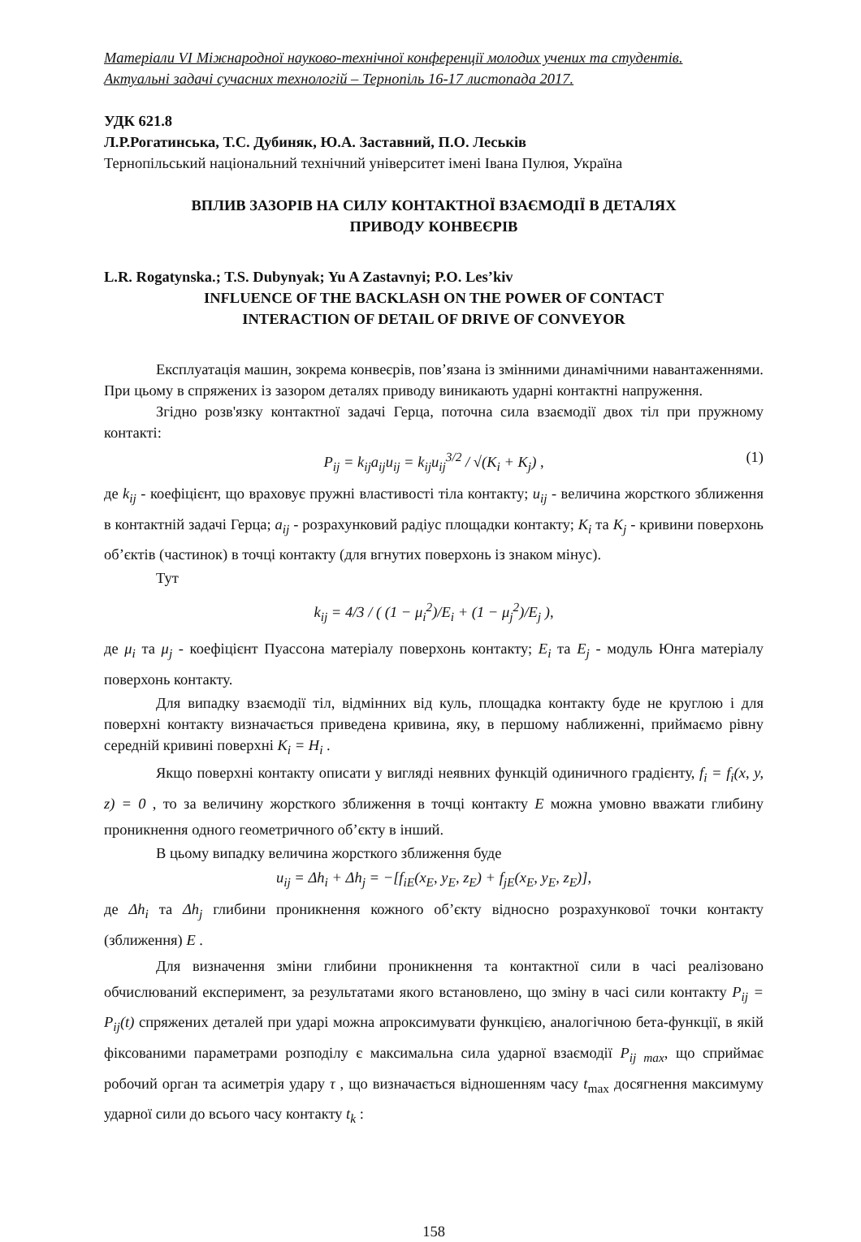Матеріали VI Міжнародної науково-технічної конференції молодих учених та студентів.
Актуальні задачі сучасних технологій – Тернопіль 16-17 листопада 2017.
УДК 621.8
Л.Р.Рогатинська, Т.С. Дубиняк, Ю.А. Заставний, П.О. Леськів
Тернопільський національний технічний університет імені Івана Пулюя, Україна
ВПЛИВ ЗАЗОРІВ НА СИЛУ КОНТАКТНОЇ ВЗАЄМОДІЇ В ДЕТАЛЯХ
ПРИВОДУ КОНВЕЄРІВ
L.R. Rogatynska.; T.S. Dubynyak; Yu A Zastavnyi; P.O. Les’kiv
INFLUENCE OF THE BACKLASH ON THE POWER OF CONTACT
INTERACTION OF DETAIL OF DRIVE OF CONVEYOR
Експлуатація машин, зокрема конвеєрів, пов’язана із змінними динамічними навантаженнями. При цьому в спряжених із зазором деталях приводу виникають ударні контактні напруження.
Згідно розв'язку контактної задачі Герца, поточна сила взаємодії двох тіл при пружному контакті:
P<sub>ij</sub> = k<sub>ij</sub>a<sub>ij</sub>u<sub>ij</sub> = k<sub>ij</sub>u<sub>ij</sub><sup>3/2</sup> / √(K<sub>i</sub> + K<sub>j</sub>) , (1)
де k<sub>ij</sub> - коефіцієнт, що враховує пружні властивості тіла контакту; u<sub>ij</sub> - величина жорсткого зближення в контактній задачі Герца; a<sub>ij</sub> - розрахунковий радіус площадки контакту; K<sub>i</sub> та K<sub>j</sub> - кривини поверхонь об’єктів (частинок) в точці контакту (для вгнутих поверхонь із знаком мінус).
Тут
k<sub>ij</sub> = 4/3 / ( (1 − μ<sub>i</sub><sup>2</sup>)/E<sub>i</sub> + (1 − μ<sub>j</sub><sup>2</sup>)/E<sub>j</sub> ),
де μ<sub>i</sub> та μ<sub>j</sub> - коефіцієнт Пуассона матеріалу поверхонь контакту; E<sub>i</sub> та E<sub>j</sub> - модуль Юнга матеріалу поверхонь контакту.
Для випадку взаємодії тіл, відмінних від куль, площадка контакту буде не круглою і для поверхні контакту визначається приведена кривина, яку, в першому наближенні, приймаємо рівну середній кривині поверхні K<sub>i</sub> = H<sub>i</sub> .
Якщо поверхні контакту описати у вигляді неявних функцій одиничного градієнту, f<sub>i</sub> = f<sub>i</sub>(x, y, z) = 0 , то за величину жорсткого зближення в точці контакту E можна умовно вважати глибину проникнення одного геометричного об’єкту в інший.
В цьому випадку величина жорсткого зближення буде
u<sub>ij</sub> = Δh<sub>i</sub> + Δh<sub>j</sub> = −[f<sub>iE</sub>(x<sub>E</sub>, y<sub>E</sub>, z<sub>E</sub>) + f<sub>jE</sub>(x<sub>E</sub>, y<sub>E</sub>, z<sub>E</sub>)],
де Δh<sub>i</sub> та Δh<sub>j</sub> глибини проникнення кожного об’єкту відносно розрахункової точки контакту (зближення) E .
Для визначення зміни глибини проникнення та контактної сили в часі реалізовано обчислюваний експеримент, за результатами якого встановлено, що зміну в часі сили контакту P<sub>ij</sub> = P<sub>ij</sub>(t) спряжених деталей при ударі можна апроксимувати функцією, аналогічною бета-функції, в якій фіксованими параметрами розподілу є максимальна сила ударної взаємодії P<sub>ij max</sub>, що сприймає робочий орган та асиметрія удару τ , що визначається відношенням часу t<sub>max</sub> досягнення максимуму ударної сили до всього часу контакту t<sub>k</sub> :
158